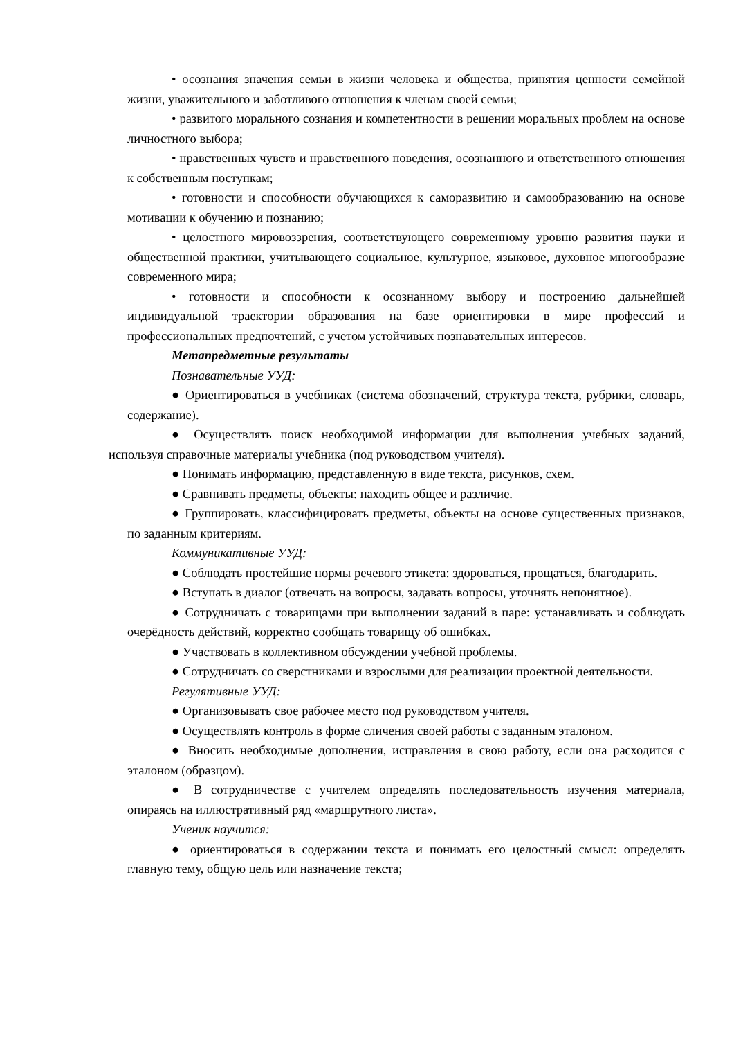• осознания значения семьи в жизни человека и общества, принятия ценности семейной жизни, уважительного и заботливого отношения к членам своей семьи;
• развитого морального сознания и компетентности в решении моральных проблем на основе личностного выбора;
• нравственных чувств и нравственного поведения, осознанного и ответственного отношения к собственным поступкам;
• готовности и способности обучающихся к саморазвитию и самообразованию на основе мотивации к обучению и познанию;
• целостного мировоззрения, соответствующего современному уровню развития науки и общественной практики, учитывающего социальное, культурное, языковое, духовное многообразие современного мира;
• готовности и способности к осознанному выбору и построению дальнейшей индивидуальной траектории образования на базе ориентировки в мире профессий и профессиональных предпочтений, с учетом устойчивых познавательных интересов.
Метапредметные результаты
Познавательные УУД:
● Ориентироваться в учебниках (система обозначений, структура текста, рубрики, словарь, содержание).
● Осуществлять поиск необходимой информации для выполнения учебных заданий, используя справочные материалы учебника (под руководством учителя).
● Понимать информацию, представленную в виде текста, рисунков, схем.
● Сравнивать предметы, объекты: находить общее и различие.
● Группировать, классифицировать предметы, объекты на основе существенных признаков, по заданным критериям.
Коммуникативные УУД:
● Соблюдать простейшие нормы речевого этикета: здороваться, прощаться, благодарить.
● Вступать в диалог (отвечать на вопросы, задавать вопросы, уточнять непонятное).
● Сотрудничать с товарищами при выполнении заданий в паре: устанавливать и соблюдать очерёдность действий, корректно сообщать товарищу об ошибках.
● Участвовать в коллективном обсуждении учебной проблемы.
● Сотрудничать со сверстниками и взрослыми для реализации проектной деятельности.
Регулятивные УУД:
● Организовывать свое рабочее место под руководством учителя.
● Осуществлять контроль в форме сличения своей работы с заданным эталоном.
● Вносить необходимые дополнения, исправления в свою работу, если она расходится с эталоном (образцом).
● В сотрудничестве с учителем определять последовательность изучения материала, опираясь на иллюстративный ряд «маршрутного листа».
Ученик научится:
● ориентироваться в содержании текста и понимать его целостный смысл: определять главную тему, общую цель или назначение текста;